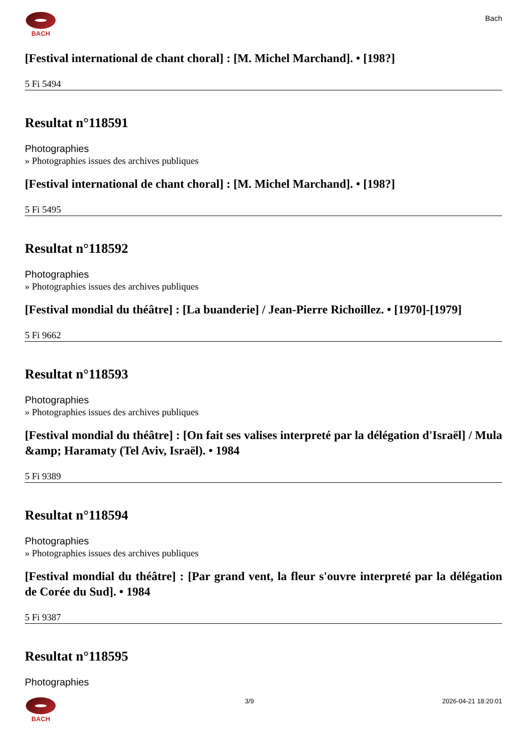BACH
Bach
[Festival international de chant choral] : [M. Michel Marchand]. • [198?]
5 Fi 5494
Resultat n°118591
Photographies
» Photographies issues des archives publiques
[Festival international de chant choral] : [M. Michel Marchand]. • [198?]
5 Fi 5495
Resultat n°118592
Photographies
» Photographies issues des archives publiques
[Festival mondial du théâtre] : [La buanderie] / Jean-Pierre Richoillez. • [1970]-[1979]
5 Fi 9662
Resultat n°118593
Photographies
» Photographies issues des archives publiques
[Festival mondial du théâtre] : [On fait ses valises interpreté par la délégation d'Israël] / Mula &amp; Haramaty (Tel Aviv, Israël). • 1984
5 Fi 9389
Resultat n°118594
Photographies
» Photographies issues des archives publiques
[Festival mondial du théâtre] : [Par grand vent, la fleur s'ouvre interpreté par la délégation de Corée du Sud]. • 1984
5 Fi 9387
Resultat n°118595
Photographies
BACH 3/9 2026-04-21 18:20:01